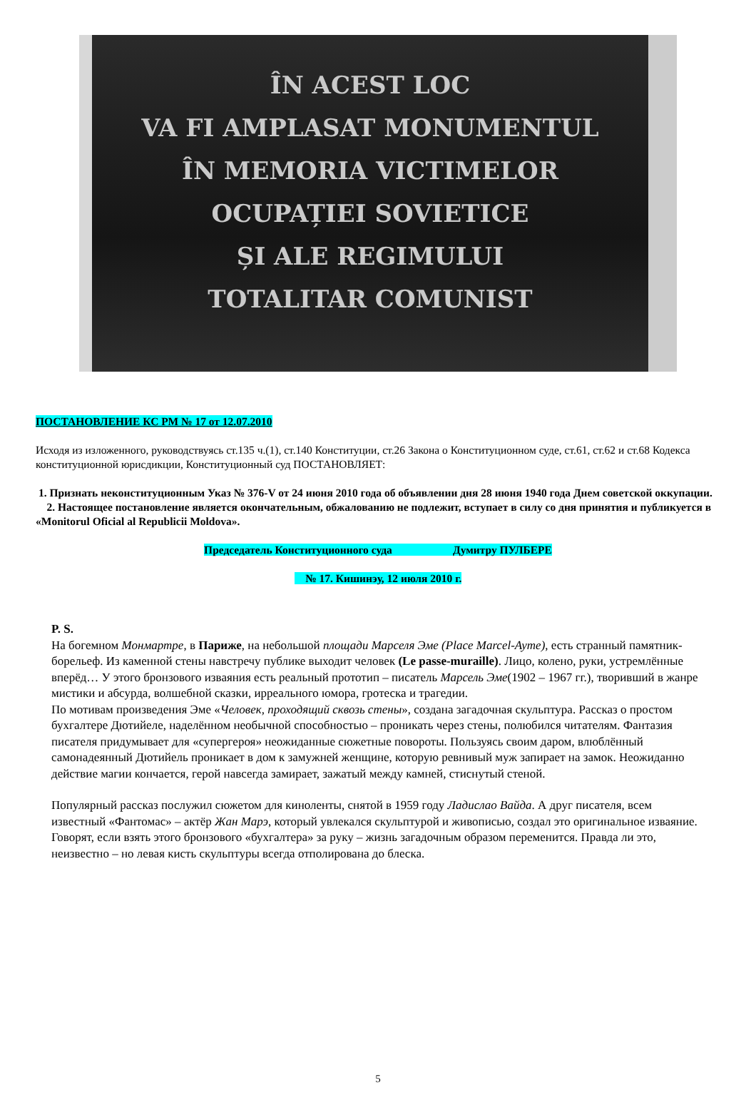ÎN ACEST LOC
VA FI AMPLASAT MONUMENTUL
ÎN MEMORIA VICTIMELOR
OCUPAȚIEI SOVIETICE
ȘI ALE REGIMULUI
TOTALITAR COMUNIST
ПОСТАНОВЛЕНИЕ КС РМ № 17 от 12.07.2010
Исходя из изложенного, руководствуясь ст.135 ч.(1), ст.140 Конституции, ст.26 Закона о Конституционном суде, ст.61, ст.62 и ст.68 Кодекса конституционной юрисдикции, Конституционный суд ПОСТАНОВЛЯЕТ:
1. Признать неконституционным Указ № 376-V от 24 июня 2010 года об объявлении дня 28 июня 1940 года Днем советской оккупации.
2. Настоящее постановление является окончательным, обжалованию не подлежит, вступает в силу со дня принятия и публикуется в «Monitorul Oficial al Republicii Moldova».
Председатель Конституционного суда Думитру ПУЛБЕРЕ
№ 17. Кишинэу, 12 июля 2010 г.
P. S.
На богемном Монмартре, в Париже, на небольшой площади Марселя Эме (Place Marcel-Ayme), есть странный памятник-борельеф. Из каменной стены навстречу публике выходит человек (Le passe-muraille). Лицо, колено, руки, устремлённые вперёд… У этого бронзового изваяния есть реальный прототип – писатель Марсель Эме(1902 – 1967 гг.), творивший в жанре мистики и абсурда, волшебной сказки, ирреального юмора, гротеска и трагедии.
По мотивам произведения Эме «Человек, проходящий сквозь стены», создана загадочная скульптура. Рассказ о простом бухгалтере Дютийеле, наделённом необычной способностью – проникать через стены, полюбился читателям. Фантазия писателя придумывает для «супергероя» неожиданные сюжетные повороты. Пользуясь своим даром, влюблённый самонадеянный Дютийель проникает в дом к замужней женщине, которую ревнивый муж запирает на замок. Неожиданно действие магии кончается, герой навсегда замирает, зажатый между камней, стиснутый стеной.
Популярный рассказ послужил сюжетом для киноленты, снятой в 1959 году Ладислао Вайда. А друг писателя, всем известный «Фантомас» – актёр Жан Марэ, который увлекался скульптурой и живописью, создал это оригинальное изваяние.
Говорят, если взять этого бронзового «бухгалтера» за руку – жизнь загадочным образом переменится. Правда ли это, неизвестно – но левая кисть скульптуры всегда отполирована до блеска.
5